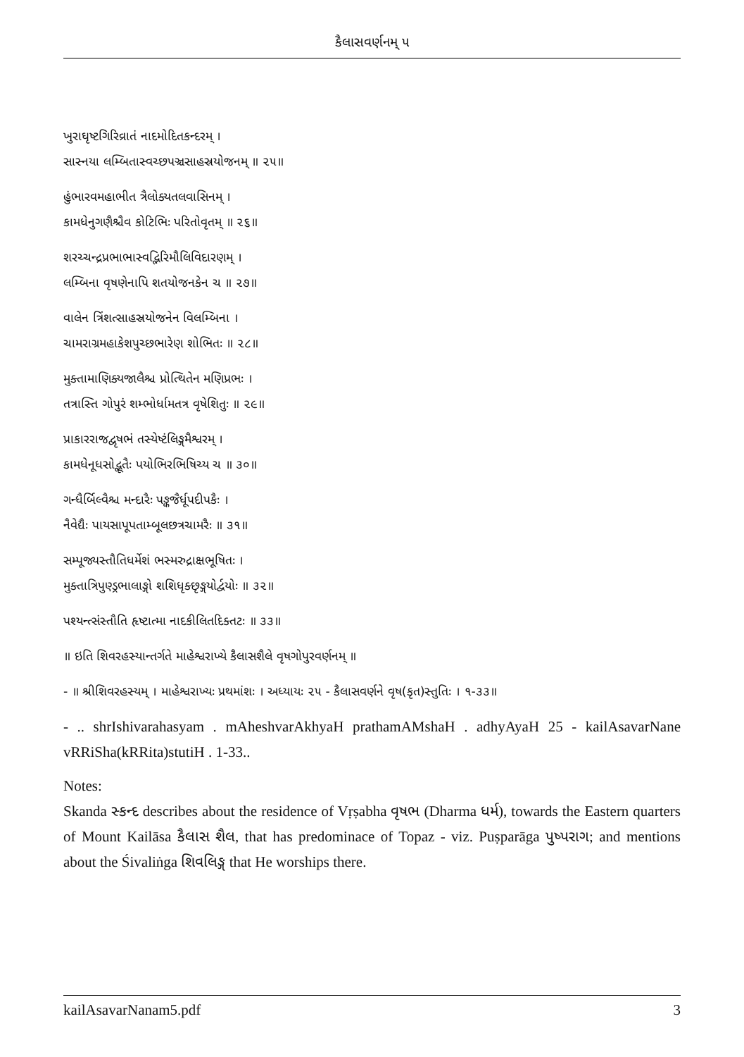કૈલાસવર્ણનમ્ ૫
ખુરાઘૃષ્ટગિરિવ્રાતં નાદમોદિતકન્દરમ્ ।
સાસ્નયા લમ્બિતાસ્વચ્છપઞ્ચસાહસ્રયોજનમ્ ॥ ૨૫॥
હુંભારવમહાભીત ત્રૈલોક્યતલવાસિનમ્ ।
કામધેનુગણૈશ્ચૈવ કોટિભિઃ પરિતોવૃતમ્ ॥ ૨૬॥
શરચ્ચન્દ્રપ્રભાભાસ્વદ્ભિરિમૌલિવિદારણમ્ ।
લમ્બિના વૃષણેનાપિ શતયોજનકેન ચ ॥ ૨૭॥
વાલેન ત્રિંશત્સાહસ્રયોજનેન વિલમ્બિના ।
ચામરાગ્રમહાકેશપુચ્છભારેણ શોભિતઃ ॥ ૨૮॥
મુક્તામાણિક્યજાલૈશ્ચ પ્રોત્થિતેન મણિપ્રભઃ ।
તત્રાસ્તિ ગોપુરં શમ્ભોર્ધામતત્ર વૃષેશિતુઃ ॥ ૨૯॥
પ્રાકારરાજદ્વૃષભં તસ્યેષ્ટંલિઙ્ગમૈશ્વરમ્ ।
કામધેનૂધસોદ્ભૂતૈઃ પયોભિરભિષિચ્ય ચ ॥ ૩૦॥
ગન્ધૈર્બિલ્વૈશ્ચ મન્દારૈઃ પઙ્કજૈર્ધૂપદીપકૈઃ ।
નૈવેદ્યૈઃ પાયસાપૂપતામ્બૂલછત્રચામરૈઃ ॥ ૩૧॥
સમ્પૂજ્યસ્તૌતિધર્મેશં ભસ્મરુદ્રાક્ષભૂષિતઃ ।
મુક્તાત્રિપુણ્ડ્રભાલાઙ્ગો શશિધૃક્છૃઙ્ગયોર્દ્વયોઃ ॥ ૩૨॥
પશ્યન્ત્સંસ્તૌતિ હૃષ્ટાત્મા નાદકીલિતદિક્તટઃ ॥ ૩૩॥
॥ ઇતિ શિવરહસ્યાન્તર્ગતે માહેશ્વરાખ્યે કૈલાસશૈલે વૃષગોપુરવર્ણનમ્ ॥
- ॥ શ્રીશિવરહસ્યમ્ । માહેશ્વરાખ્યઃ પ્રથમાંશઃ । અધ્યાયઃ ૨૫ - કૈલાસવર્ણને વૃષ(કૃત)સ્તુતિઃ । ૧-૩૩॥
- .. shrIshivarahasyam . mAheshvarAkhyaH prathamAMshaH . adhyAyaH 25 - kailAsavarNane vRRiSha(kRRita)stutiH . 1-33..
Notes:
Skanda સ્કન્દ describes about the residence of Vṛṣabha વૃષભ (Dharma ધર્મ), towards the Eastern quarters of Mount Kailāsa કૈલાસ શૈલ, that has predominace of Topaz - viz. Puṣparāga પુષ્પરાગ; and mentions about the Śivaliṅga શિવલિઙ્ગ that He worships there.
kailAsavarNanam5.pdf 3